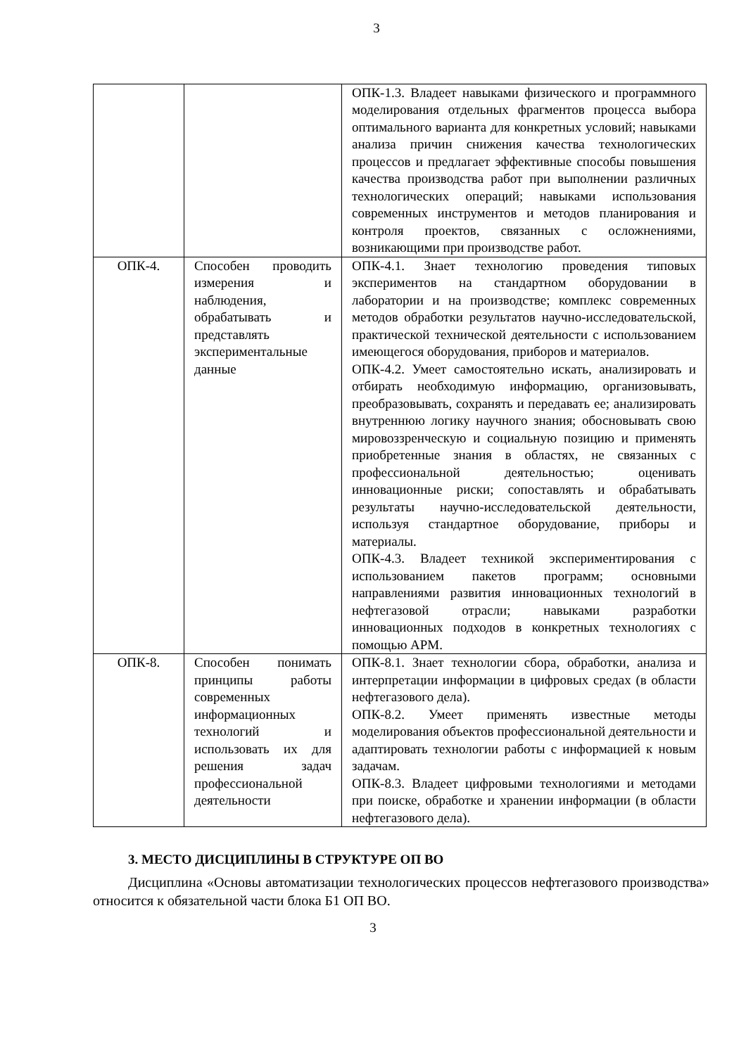3
| | | ОПК-1.3. Владеет навыками физического и программного моделирования отдельных фрагментов процесса выбора оптимального варианта для конкретных условий; навыками анализа причин снижения качества технологических процессов и предлагает эффективные способы повышения качества производства работ при выполнении различных технологических операций; навыками использования современных инструментов и методов планирования и контроля проектов, связанных с осложнениями, возникающими при производстве работ. |
| ОПК-4. | Способен проводить измерения и наблюдения, обрабатывать и представлять экспериментальные данные | ОПК-4.1. Знает технологию проведения типовых экспериментов на стандартном оборудовании в лаборатории и на производстве; комплекс современных методов обработки результатов научно-исследовательской, практической технической деятельности с использованием имеющегося оборудования, приборов и материалов. ОПК-4.2. Умеет самостоятельно искать, анализировать и отбирать необходимую информацию, организовывать, преобразовывать, сохранять и передавать ее; анализировать внутреннюю логику научного знания; обосновывать свою мировоззренческую и социальную позицию и применять приобретенные знания в областях, не связанных с профессиональной деятельностью; оценивать инновационные риски; сопоставлять и обрабатывать результаты научно-исследовательской деятельности, используя стандартное оборудование, приборы и материалы. ОПК-4.3. Владеет техникой экспериментирования с использованием пакетов программ; основными направлениями развития инновационных технологий в нефтегазовой отрасли; навыками разработки инновационных подходов в конкретных технологиях с помощью АРМ. |
| ОПК-8. | Способен понимать принципы работы современных информационных технологий и использовать их для решения задач профессиональной деятельности | ОПК-8.1. Знает технологии сбора, обработки, анализа и интерпретации информации в цифровых средах (в области нефтегазового дела). ОПК-8.2. Умеет применять известные методы моделирования объектов профессиональной деятельности и адаптировать технологии работы с информацией к новым задачам. ОПК-8.3. Владеет цифровыми технологиями и методами при поиске, обработке и хранении информации (в области нефтегазового дела). |
3. МЕСТО ДИСЦИПЛИНЫ В СТРУКТУРЕ ОП ВО
Дисциплина «Основы автоматизации технологических процессов нефтегазового производства» относится к обязательной части блока Б1 ОП ВО.
3